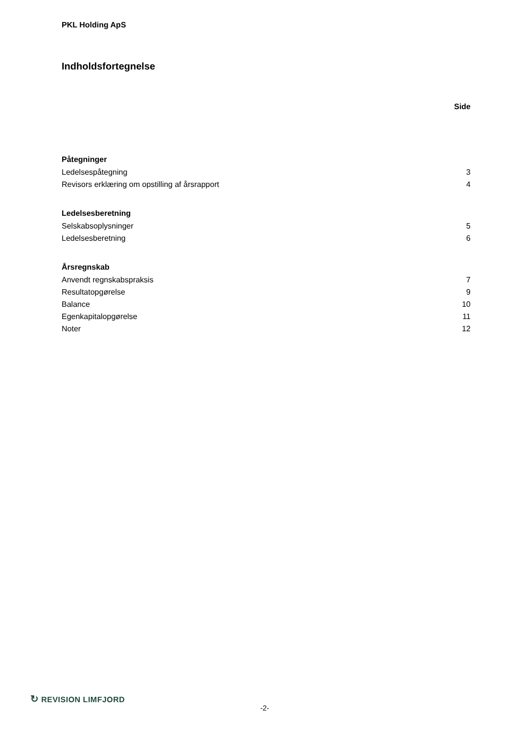PKL Holding ApS
Indholdsfortegnelse
Side
Påtegninger
Ledelsespåtegning 3
Revisors erklæring om opstilling af årsrapport 4
Ledelsesberetning
Selskabsoplysninger 5
Ledelsesberetning 6
Årsregnskab
Anvendt regnskabspraksis 7
Resultatopgørelse 9
Balance 10
Egenkapitalopgørelse 11
Noter 12
↻ REVISION LIMFJORD
-2-